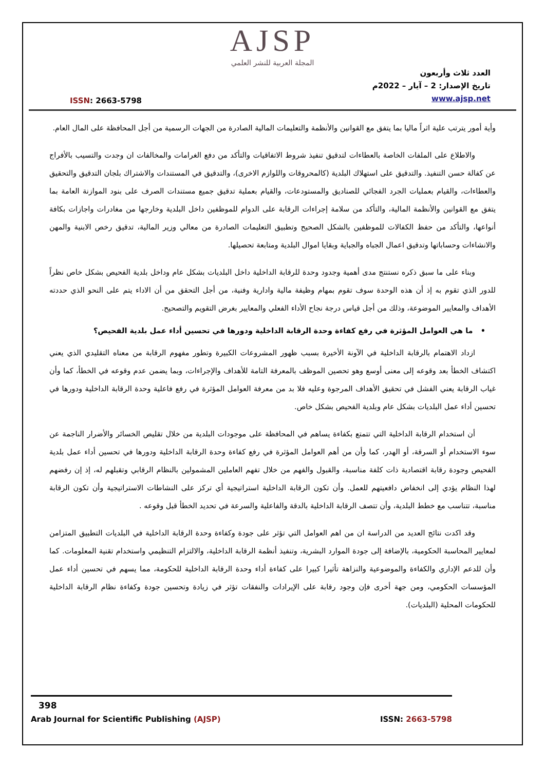AJSP
المجلة العربية للنشر العلمي
ISSN: 2663-5798
العدد ثلاث وأربعون
تاريخ الإصدار: 2 – آيار – 2022م
www.ajsp.net
وأية أمور يترتب علية اثراً ماليا بما يتفق مع القوانين والأنظمة والتعليمات المالية الصادرة من الجهات الرسمية من أجل المحافظة على المال العام.
والاطلاع على الملفات الخاصة بالعطاءات لتدقيق تنفيذ شروط الاتفاقيات والتأكد من دفع الغرامات والمخالفات ان وجدت والتسيب بالأفراج عن كفالة حسن التنفيذ. والتدقيق على استهلاك البلدية (كالمحروقات واللوازم الاخرى)، والتدقيق في المستندات والاشتراك بلجان التدقيق والتحقيق والعطاءات، والقيام بعمليات الجرد الفجائي للصناديق والمستودعات، والقيام بعملية تدقيق جميع مستندات الصرف على بنود الموازنة العامة بما يتفق مع القوانين والأنظمة المالية، والتأكد من سلامة إجراءات الرقابة على الدوام للموظفين داخل البلدية وخارجها من مغادرات واجازات بكافة أنواعها، والتأكد من حفظ الكفالات للموظفين بالشكل الصحيح وتطبيق التعليمات الصادرة من معالي وزير المالية، تدقيق رخص الابنية والمهن والانشاءات وحساباتها وتدقيق اعمال الجباه والجباية وبقايا اموال البلدية ومتابعة تحصيلها.
وبناء على ما سبق ذكره نستنتج مدى أهمية وجدود وحدة للرقابة الداخلية داخل البلديات بشكل عام وداخل بلدية الفحيص بشكل خاص نظراً للدور الذي تقوم به إذ أن هذه الوحدة سوف تقوم بمهام وظيفة مالية وادارية وفنية، من أجل التحقق من أن الاداء يتم على النحو الذي حددته الأهداف والمعايير الموضوعة، وذلك من أجل قياس درجة نجاح الأداء الفعلي والمعايير بغرض التقويم والتصحيح.
• ما هي العوامل المؤثرة في رفع كفاءة وحدة الرقابة الداخلية ودورها في تحسين أداء عمل بلدية الفحيص؟
ازداد الاهتمام بالرقابة الداخلية في الآونة الأخيرة بسبب ظهور المشروعات الكبيرة وتطور مفهوم الرقابة من معناه التقليدي الذي يعني اكتشاف الخطأ بعد وقوعه إلى معنى أوسع وهو تحصين الموظف بالمعرفة التامة للأهداف والإجراءات، وبما يضمن عدم وقوعه في الخطأ، كما وأن غياب الرقابة يعني الفشل في تحقيق الأهداف المرجوة وعليه فلا بد من معرفة العوامل المؤثرة في رفع فاعلية وحدة الرقابة الداخلية ودورها في تحسين أداء عمل البلديات بشكل عام وبلدية الفحيص بشكل خاص.
أن استخدام الرقابة الداخلية التي تتمتع بكفاءة يساهم في المحافظة على موجودات البلدية من خلال تقليص الخسائر والأضرار الناجمة عن سوء الاستخدام أو السرقة، أو الهدر، كما وأن من أهم العوامل المؤثرة في رفع كفاءة وحدة الرقابة الداخلية ودورها في تحسين أداء عمل بلدية الفحيص وجودة رقابة اقتصادية ذات كلفة مناسبة، والقبول والفهم من خلال تفهم العاملين المشمولين بالنظام الرقابي وتقبلهم له، إذ إن رفضهم لهذا النظام يؤدي إلى انخفاض دافعيتهم للعمل. وأن تكون الرقابة الداخلية استراتيجية أي تركز على النشاطات الاستراتيجية وأن تكون الرقابة مناسبة، تتناسب مع خطط البلدية، وأن تتصف الرقابة الداخلية بالدقة والفاعلية والسرعة في تحديد الخطأ قبل وقوعه .
وقد اكدت نتائج العديد من الدراسة ان من اهم العوامل التي تؤثر على جودة وكفاءة وحدة الرقابة الداخلية في البلديات التطبيق المتزامن لمعايير المحاسبة الحكومية، بالإضافة إلى جودة الموارد البشرية، وتنفيذ أنظمة الرقابة الداخلية، والالتزام التنظيمي واستخدام تقنية المعلومات. كما وأن للدعم الإداري والكفاءة والموضوعية والنزاهة تأثيرا كبيرا على كفاءة أداء وحدة الرقابة الداخلية للحكومة، مما يسهم في تحسين أداء عمل المؤسسات الحكومي، ومن جهة أخرى فإن وجود رقابة على الإيرادات والنفقات تؤثر في زيادة وتحسين جودة وكفاءة نظام الرقابة الداخلية للحكومات المحلية (البلديات).
398
Arab Journal for Scientific Publishing (AJSP)
ISSN: 2663-5798